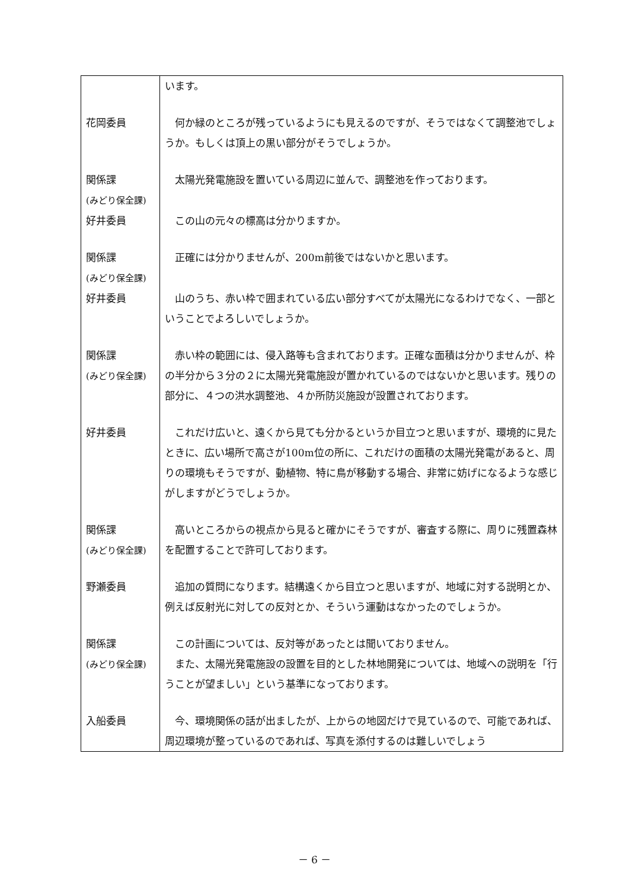| | います。 |
| 花岡委員 | 何か緑のところが残っているようにも見えるのですが、そうではなくて調整池でしょうか。もしくは頂上の黒い部分がそうでしょうか。 |
| 関係課 (みどり保全課) | 太陽光発電施設を置いている周辺に並んで、調整池を作っております。 |
| 好井委員 | この山の元々の標高は分かりますか。 |
| 関係課 (みどり保全課) | 正確には分かりませんが、200m前後ではないかと思います。 |
| 好井委員 | 山のうち、赤い枠で囲まれている広い部分すべてが太陽光になるわけでなく、一部ということでよろしいでしょうか。 |
| 関係課 (みどり保全課) | 赤い枠の範囲には、侵入路等も含まれております。正確な面積は分かりませんが、枠の半分から３分の２に太陽光発電施設が置かれているのではないかと思います。残りの部分に、４つの洪水調整池、４か所防災施設が設置されております。 |
| 好井委員 | これだけ広いと、遠くから見ても分かるというか目立つと思いますが、環境的に見たときに、広い場所で高さが100m位の所に、これだけの面積の太陽光発電があると、周りの環境もそうですが、動植物、特に鳥が移動する場合、非常に妨げになるような感じがしますがどうでしょうか。 |
| 関係課 (みどり保全課) | 高いところからの視点から見ると確かにそうですが、審査する際に、周りに残置森林を配置することで許可しております。 |
| 野瀬委員 | 追加の質問になります。結構遠くから目立つと思いますが、地域に対する説明とか、例えば反射光に対しての反対とか、そういう運動はなかったのでしょうか。 |
| 関係課 (みどり保全課) | この計画については、反対等があったとは聞いておりません。 また、太陽光発電施設の設置を目的とした林地開発については、地域への説明を「行うことが望ましい」という基準になっております。 |
| 入船委員 | 今、環境関係の話が出ましたが、上からの地図だけで見ているので、可能であれば、周辺環境が整っているのであれば、写真を添付するのは難しいでしょう |
－ 6 －